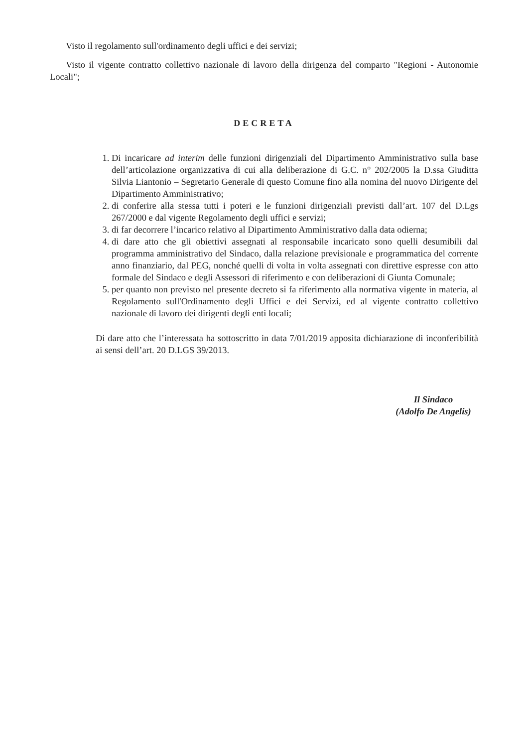Visto il regolamento sull'ordinamento degli uffici e dei servizi;
Visto il vigente contratto collettivo nazionale di lavoro della dirigenza del comparto "Regioni - Autonomie Locali";
DECRETA
1. Di incaricare ad interim delle funzioni dirigenziali del Dipartimento Amministrativo sulla base dell’articolazione organizzativa di cui alla deliberazione di G.C. n° 202/2005 la D.ssa Giuditta Silvia Liantonio – Segretario Generale di questo Comune fino alla nomina del nuovo Dirigente del Dipartimento Amministrativo;
2. di conferire alla stessa tutti i poteri e le funzioni dirigenziali previsti dall’art. 107 del D.Lgs 267/2000 e dal vigente Regolamento degli uffici e servizi;
3. di far decorrere l’incarico relativo al Dipartimento Amministrativo dalla data odierna;
4. di dare atto che gli obiettivi assegnati al responsabile incaricato sono quelli desumibili dal programma amministrativo del Sindaco, dalla relazione previsionale e programmatica del corrente anno finanziario, dal PEG, nonché quelli di volta in volta assegnati con direttive espresse con atto formale del Sindaco e degli Assessori di riferimento e con deliberazioni di Giunta Comunale;
5. per quanto non previsto nel presente decreto si fa riferimento alla normativa vigente in materia, al Regolamento sull'Ordinamento degli Uffici e dei Servizi, ed al vigente contratto collettivo nazionale di lavoro dei dirigenti degli enti locali;
Di dare atto che l’interessata ha sottoscritto in data 7/01/2019 apposita dichiarazione di inconferibilità ai sensi dell’art. 20 D.LGS 39/2013.
Il Sindaco
(Adolfo De Angelis)